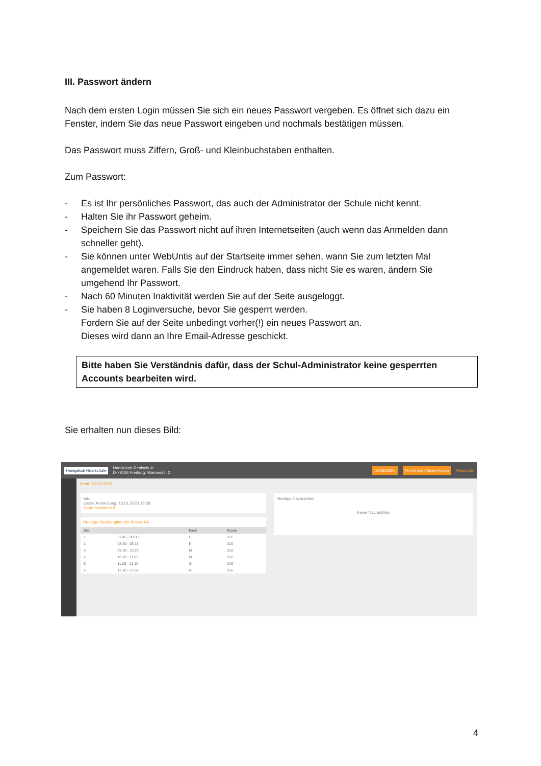III. Passwort ändern
Nach dem ersten Login müssen Sie sich ein neues Passwort vergeben. Es öffnet sich dazu ein Fenster, indem Sie das neue Passwort eingeben und nochmals bestätigen müssen.
Das Passwort muss Ziffern, Groß- und Kleinbuchstaben enthalten.
Zum Passwort:
- Es ist Ihr persönliches Passwort, das auch der Administrator der Schule nicht kennt.
- Halten Sie ihr Passwort geheim.
- Speichern Sie das Passwort nicht auf ihren Internetseiten (auch wenn das Anmelden dann schneller geht).
- Sie können unter WebUntis auf der Startseite immer sehen, wann Sie zum letzten Mal angemeldet waren. Falls Sie den Eindruck haben, dass nicht Sie es waren, ändern Sie umgehend Ihr Passwort.
- Nach 60 Minuten Inaktivität werden Sie auf der Seite ausgeloggt.
- Sie haben 8 Loginversuche, bevor Sie gesperrt werden.
Fordern Sie auf der Seite unbedingt vorher(!) ein neues Passwort an.
Dieses wird dann an Ihre Email-Adresse geschickt.
Bitte haben Sie Verständnis dafür, dass der Schul-Administrator keine gesperrten Accounts bearbeiten wird.
Sie erhalten nun dieses Bild:
Hansjakob Realschule Hansjakob-Realschule
D-79106 Freiburg, Wannerstr. 2 2019/2020 Abmelden (MusterAnna) WebUntis
Heute 12.02.2020
Info
Letzte Anmeldung: 13.01.2020 16:28
Neue Nachricht 6
Heutiger Stundenplan der Klasse 6A
| Std. | | Fach | Raum |
| --- | --- | --- | --- |
| 1 | 07:45 - 08:30 | E | 316 |
| 2 | 08:30 - 09:15 | E | 316 |
| 3 | 09:35 - 10:20 | M | 316 |
| 4 | 10:20 - 11:05 | M | 316 |
| 5 | 11:25 - 12:10 | G | 316 |
| 6 | 12:10 - 12:55 | G | 316 |
Heutige Nachrichten
Keine Nachrichten
4